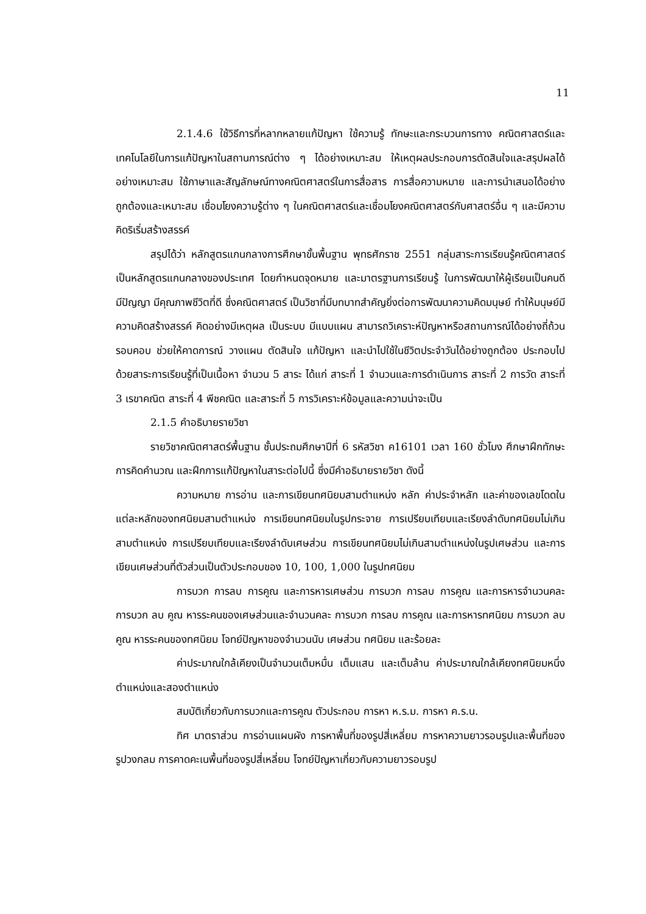11
2.1.4.6 ใช้วิธีการที่หลากหลายแก้ปัญหา ใช้ความรู้ ทักษะและกระบวนการทาง คณิตศาสตร์และเทคโนโลยีในการแก้ปัญหาในสถานการณ์ต่าง ๆ ได้อย่างเหมาะสม ให้เหตุผลประกอบการตัดสินใจและสรุปผลได้อย่างเหมาะสม ใช้ภาษาและสัญลักษณ์ทางคณิตศาสตร์ในการสื่อสาร การสื่อความหมาย และการนำเสนอได้อย่างถูกต้องและเหมาะสม เชื่อมโยงความรู้ต่าง ๆ ในคณิตศาสตร์และเชื่อมโยงคณิตศาสตร์กับศาสตร์อื่น ๆ และมีความคิดริเริ่มสร้างสรรค์
สรุปได้ว่า หลักสูตรแกนกลางการศึกษาขั้นพื้นฐาน พุทธศักราช 2551 กลุ่มสาระการเรียนรู้คณิตศาสตร์ เป็นหลักสูตรแกนกลางของประเทศ โดยกำหนดจุดหมาย และมาตรฐานการเรียนรู้ ในการพัฒนาให้ผู้เรียนเป็นคนดี มีปัญญา มีคุณภาพชีวิตที่ดี ซึ่งคณิตศาสตร์ เป็นวิชาที่มีบทบาทสำคัญยิ่งต่อการพัฒนาความคิดมนุษย์ ทำให้มนุษย์มีความคิดสร้างสรรค์ คิดอย่างมีเหตุผล เป็นระบบ มีแบบแผน สามารถวิเคราะห์ปัญหาหรือสถานการณ์ได้อย่างถี่ถ้วน รอบคอบ ช่วยให้คาดการณ์ วางแผน ตัดสินใจ แก้ปัญหา และนำไปใช้ในชีวิตประจำวันได้อย่างถูกต้อง ประกอบไปด้วยสาระการเรียนรู้ที่เป็นเนื้อหา จำนวน 5 สาระ ได้แก่ สาระที่ 1 จำนวนและการดำเนินการ สาระที่ 2 การวัด สาระที่ 3 เรขาคณิต สาระที่ 4 พีชคณิต และสาระที่ 5 การวิเคราะห์ข้อมูลและความน่าจะเป็น
2.1.5 คำอธิบายรายวิชา
รายวิชาคณิตศาสตร์พื้นฐาน ชั้นประถมศึกษาปีที่ 6 รหัสวิชา ค16101 เวลา 160 ชั่วโมง ศึกษาฝึกทักษะการคิดคำนวณ และฝึกการแก้ปัญหาในสาระต่อไปนี้ ซึ่งมีคำอธิบายรายวิชา ดังนี้
ความหมาย การอ่าน และการเขียนทศนิยมสามตำแหน่ง หลัก ค่าประจำหลัก และค่าของเลขโดดในแต่ละหลักของทศนิยมสามตำแหน่ง การเขียนทศนิยมในรูปกระจาย การเปรียบเทียบและเรียงลำดับทศนิยมไม่เกินสามตำแหน่ง การเปรียบเทียบและเรียงลำดับเศษส่วน การเขียนทศนิยมไม่เกินสามตำแหน่งในรูปเศษส่วน และการเขียนเศษส่วนที่ตัวส่วนเป็นตัวประกอบของ 10, 100, 1,000 ในรูปทศนิยม
การบวก การลบ การคูณ และการหารเศษส่วน การบวก การลบ การคูณ และการหารจำนวนคละ การบวก ลบ คูณ หารระคนของเศษส่วนและจำนวนคละ การบวก การลบ การคูณ และการหารทศนิยม การบวก ลบ คูณ หารระคนของทศนิยม โจทย์ปัญหาของจำนวนนับ เศษส่วน ทศนิยม และร้อยละ
ค่าประมาณใกล้เคียงเป็นจำนวนเต็มหมื่น เต็มแสน และเต็มล้าน ค่าประมาณใกล้เคียงทศนิยมหนึ่งตำแหน่งและสองตำแหน่ง
สมบัติเกี่ยวกับการบวกและการคูณ ตัวประกอบ การหา ห.ร.ม. การหา ค.ร.น.
ทิศ มาตราส่วน การอ่านแผนผัง การหาพื้นที่ของรูปสี่เหลี่ยม การหาความยาวรอบรูปและพื้นที่ของรูปวงกลม การคาดคะเนพื้นที่ของรูปสี่เหลี่ยม โจทย์ปัญหาเกี่ยวกับความยาวรอบรูป